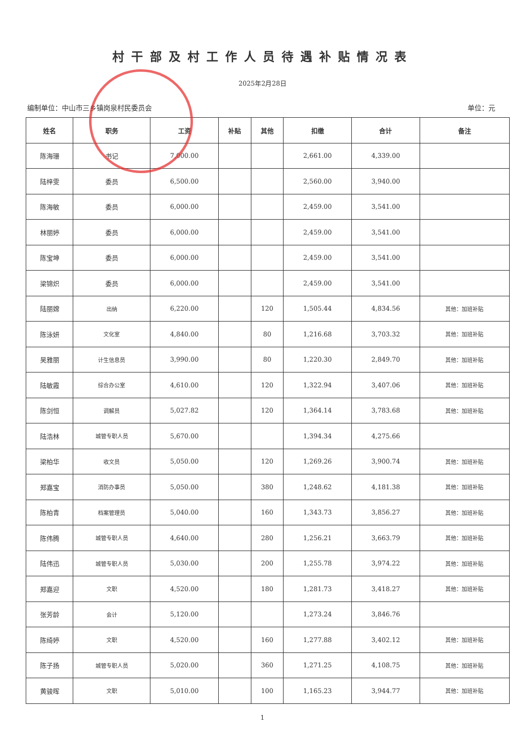村干部及村工作人员待遇补贴情况表
2025年2月28日
编制单位：中山市三乡镇岗泉村民委员会 单位：元
| 姓名 | 职务 | 工资 | 补贴 | 其他 | 扣缴 | 合计 | 备注 |
| --- | --- | --- | --- | --- | --- | --- | --- |
| 陈海珊 | 书记 | 7,000.00 | | | 2,661.00 | 4,339.00 | |
| 陆梓雯 | 委员 | 6,500.00 | | | 2,560.00 | 3,940.00 | |
| 陈海敏 | 委员 | 6,000.00 | | | 2,459.00 | 3,541.00 | |
| 林丽婷 | 委员 | 6,000.00 | | | 2,459.00 | 3,541.00 | |
| 陈宝坤 | 委员 | 6,000.00 | | | 2,459.00 | 3,541.00 | |
| 梁锦炽 | 委员 | 6,000.00 | | | 2,459.00 | 3,541.00 | |
| 陆丽嫦 | 出纳 | 6,220.00 | | 120 | 1,505.44 | 4,834.56 | 其他：加班补贴 |
| 陈泳妍 | 文化室 | 4,840.00 | | 80 | 1,216.68 | 3,703.32 | 其他：加班补贴 |
| 吴雅丽 | 计生信息员 | 3,990.00 | | 80 | 1,220.30 | 2,849.70 | 其他：加班补贴 |
| 陆敏霞 | 综合办公室 | 4,610.00 | | 120 | 1,322.94 | 3,407.06 | 其他：加班补贴 |
| 陈剑恒 | 调解员 | 5,027.82 | | 120 | 1,364.14 | 3,783.68 | 其他：加班补贴 |
| 陆浩林 | 城管专职人员 | 5,670.00 | | | 1,394.34 | 4,275.66 | |
| 梁柏华 | 收文员 | 5,050.00 | | 120 | 1,269.26 | 3,900.74 | 其他：加班补贴 |
| 郑嘉宝 | 消防办事员 | 5,050.00 | | 380 | 1,248.62 | 4,181.38 | 其他：加班补贴 |
| 陈柏青 | 档案管理员 | 5,040.00 | | 160 | 1,343.73 | 3,856.27 | 其他：加班补贴 |
| 陈伟腾 | 城管专职人员 | 4,640.00 | | 280 | 1,256.21 | 3,663.79 | 其他：加班补贴 |
| 陆伟迅 | 城管专职人员 | 5,030.00 | | 200 | 1,255.78 | 3,974.22 | 其他：加班补贴 |
| 郑嘉迎 | 文职 | 4,520.00 | | 180 | 1,281.73 | 3,418.27 | 其他：加班补贴 |
| 张芳龄 | 会计 | 5,120.00 | | | 1,273.24 | 3,846.76 | |
| 陈绮婷 | 文职 | 4,520.00 | | 160 | 1,277.88 | 3,402.12 | 其他：加班补贴 |
| 陈子扬 | 城管专职人员 | 5,020.00 | | 360 | 1,271.25 | 4,108.75 | 其他：加班补贴 |
| 黄骏晖 | 文职 | 5,010.00 | | 100 | 1,165.23 | 3,944.77 | 其他：加班补贴 |
1